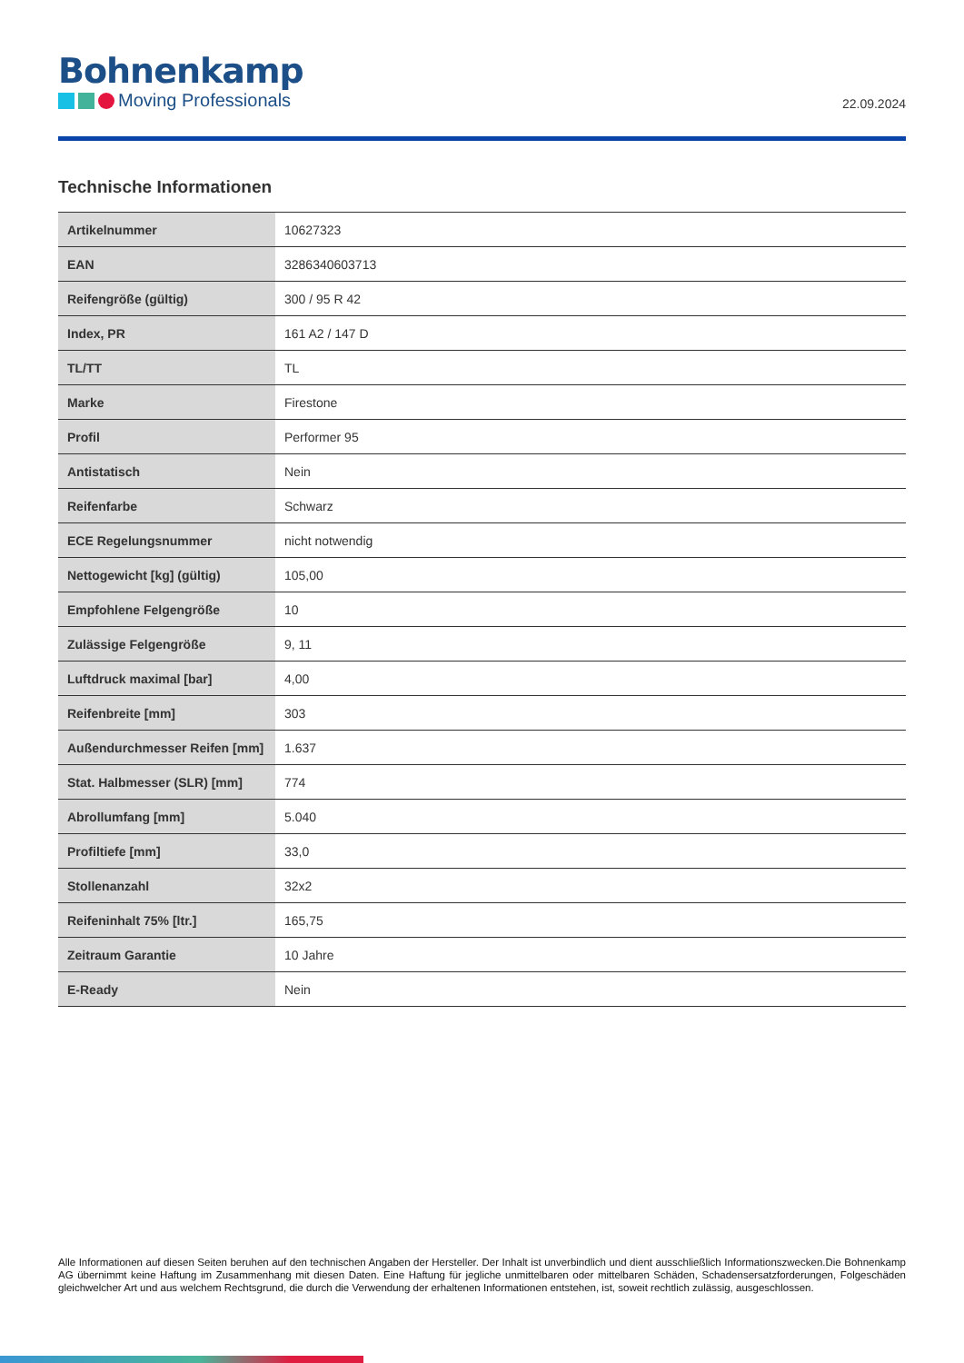Bohnenkamp
Moving Professionals
22.09.2024
Technische Informationen
| Artikelnummer | 10627323 |
| EAN | 3286340603713 |
| Reifengröße (gültig) | 300 / 95 R 42 |
| Index, PR | 161 A2 / 147 D |
| TL/TT | TL |
| Marke | Firestone |
| Profil | Performer 95 |
| Antistatisch | Nein |
| Reifenfarbe | Schwarz |
| ECE Regelungsnummer | nicht notwendig |
| Nettogewicht [kg] (gültig) | 105,00 |
| Empfohlene Felgengröße | 10 |
| Zulässige Felgengröße | 9, 11 |
| Luftdruck maximal [bar] | 4,00 |
| Reifenbreite [mm] | 303 |
| Außendurchmesser Reifen [mm] | 1.637 |
| Stat. Halbmesser (SLR) [mm] | 774 |
| Abrollumfang [mm] | 5.040 |
| Profiltiefe [mm] | 33,0 |
| Stollenanzahl | 32x2 |
| Reifeninhalt 75% [ltr.] | 165,75 |
| Zeitraum Garantie | 10 Jahre |
| E-Ready | Nein |
Alle Informationen auf diesen Seiten beruhen auf den technischen Angaben der Hersteller. Der Inhalt ist unverbindlich und dient ausschließlich Informationszwecken.Die Bohnenkamp AG übernimmt keine Haftung im Zusammenhang mit diesen Daten. Eine Haftung für jegliche unmittelbaren oder mittelbaren Schäden, Schadensersatzforderungen, Folgeschäden gleichwelcher Art und aus welchem Rechtsgrund, die durch die Verwendung der erhaltenen Informationen entstehen, ist, soweit rechtlich zulässig, ausgeschlossen.